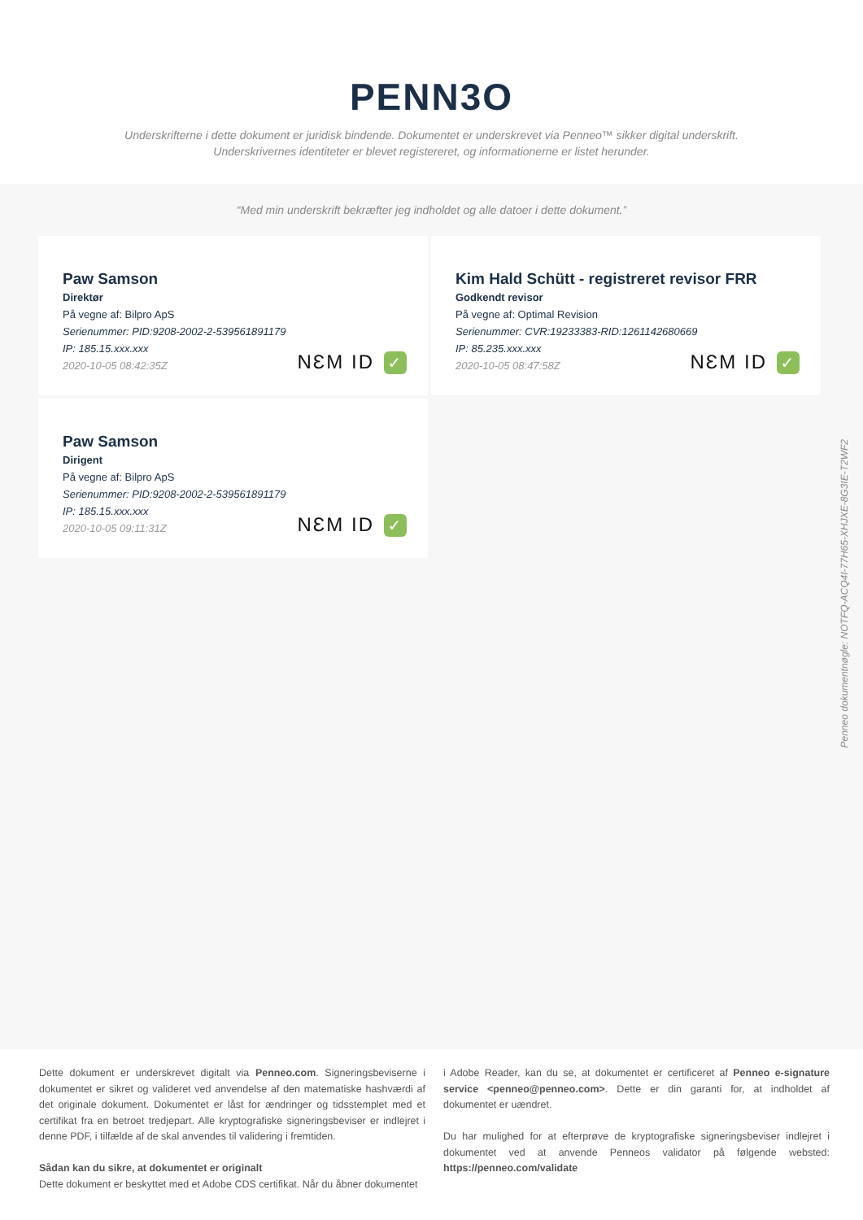PENN3O
Underskrifterne i dette dokument er juridisk bindende. Dokumentet er underskrevet via Penneo™ sikker digital underskrift.
Underskrivernes identiteter er blevet registereret, og informationerne er listet herunder.
“Med min underskrift bekræfter jeg indholdet og alle datoer i dette dokument.”
Paw Samson
Direktør
På vegne af: Bilpro ApS
Serienummer: PID:9208-2002-2-539561891179
IP: 185.15.xxx.xxx
2020-10-05 08:42:35Z
NƐM ID ✓
Kim Hald Schütt - registreret revisor FRR
Godkendt revisor
På vegne af: Optimal Revision
Serienummer: CVR:19233383-RID:1261142680669
IP: 85.235.xxx.xxx
2020-10-05 08:47:58Z
NƐM ID ✓
Paw Samson
Dirigent
På vegne af: Bilpro ApS
Serienummer: PID:9208-2002-2-539561891179
IP: 185.15.xxx.xxx
2020-10-05 09:11:31Z
NƐM ID ✓
Penneo dokumentnøgle: NOTFQ-ACQ4I-77H65-XHJXE-8G3IE-T2WF2
Dette dokument er underskrevet digitalt via Penneo.com. Signeringsbeviserne i dokumentet er sikret og valideret ved anvendelse af den matematiske hashværdi af det originale dokument. Dokumentet er låst for ændringer og tidsstemplet med et certifikat fra en betroet tredjepart. Alle kryptografiske signeringsbeviser er indlejret i denne PDF, i tilfælde af de skal anvendes til validering i fremtiden.
Sådan kan du sikre, at dokumentet er originalt
Dette dokument er beskyttet med et Adobe CDS certifikat. Når du åbner dokumentet
i Adobe Reader, kan du se, at dokumentet er certificeret af Penneo e-signature service <penneo@penneo.com>. Dette er din garanti for, at indholdet af dokumentet er uændret.
Du har mulighed for at efterprøve de kryptografiske signeringsbeviser indlejret i dokumentet ved at anvende Penneos validator på følgende websted: https://penneo.com/validate